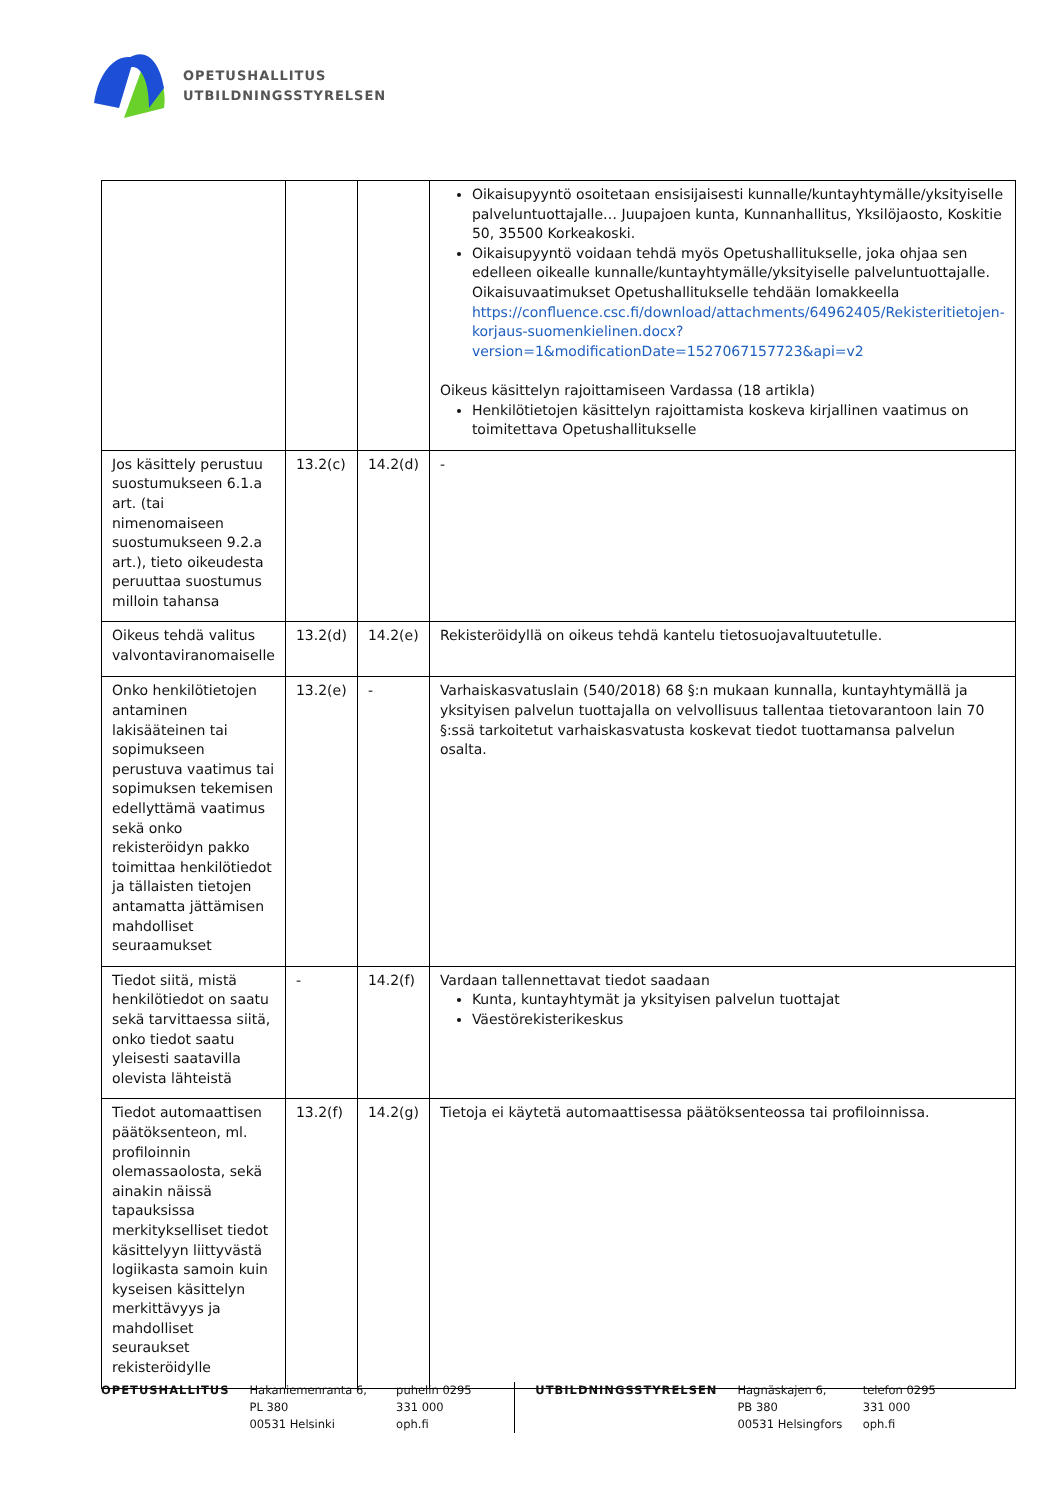OPETUSHALLITUS
UTBILDNINGSSTYRELSEN
| | | | Oikaisupyyntö osoitetaan ensisijaisesti kunnalle/kuntayhtymälle/yksityiselle palveluntuottajalle… Juupajoen kunta, Kunnanhallitus, Yksilöjaosto, Koskitie 50, 35500 Korkeakoski. Oikaisupyyntö voidaan tehdä myös Opetushallitukselle, joka ohjaa sen edelleen oikealle kunnalle/kuntayhtymälle/yksityiselle palveluntuottajalle. Oikaisuvaatimukset Opetushallitukselle tehdään lomakkeella https://confluence.csc.fi/download/attachments/64962405/Rekisteritietojen-korjaus-suomenkielinen.docx?version=1&modificationDate=1527067157723&api=v2 Oikeus käsittelyn rajoittamiseen Vardassa (18 artikla) Henkilötietojen käsittelyn rajoittamista koskeva kirjallinen vaatimus on toimitettava Opetushallitukselle |
| Jos käsittely perustuu suostumukseen 6.1.a art. (tai nimenomaiseen suostumukseen 9.2.a art.), tieto oikeudesta peruuttaa suostumus milloin tahansa | 13.2(c) | 14.2(d) | - |
| Oikeus tehdä valitus valvontaviranomaiselle | 13.2(d) | 14.2(e) | Rekisteröidyllä on oikeus tehdä kantelu tietosuojavaltuutetulle. |
| Onko henkilötietojen antaminen lakisääteinen tai sopimukseen perustuva vaatimus tai sopimuksen tekemisen edellyttämä vaatimus sekä onko rekisteröidyn pakko toimittaa henkilötiedot ja tällaisten tietojen antamatta jättämisen mahdolliset seuraamukset | 13.2(e) | - | Varhaiskasvatuslain (540/2018) 68 §:n mukaan kunnalla, kuntayhtymällä ja yksityisen palvelun tuottajalla on velvollisuus tallentaa tietovarantoon lain 70 §:ssä tarkoitetut varhaiskasvatusta koskevat tiedot tuottamansa palvelun osalta. |
| Tiedot siitä, mistä henkilötiedot on saatu sekä tarvittaessa siitä, onko tiedot saatu yleisesti saatavilla olevista lähteistä | - | 14.2(f) | Vardaan tallennettavat tiedot saadaan Kunta, kuntayhtymät ja yksityisen palvelun tuottajat Väestörekisterikeskus |
| Tiedot automaattisen päätöksenteon, ml. profiloinnin olemassaolosta, sekä ainakin näissä tapauksissa merkitykselliset tiedot käsittelyyn liittyvästä logiikasta samoin kuin kyseisen käsittelyn merkittävyys ja mahdolliset seuraukset rekisteröidylle | 13.2(f) | 14.2(g) | Tietoja ei käytetä automaattisessa päätöksenteossa tai profiloinnissa. |
OPETUSHALLITUS Hakaniemenranta 6, PL 380
00531 Helsinki
puhelin 0295 331 000
oph.fi
UTBILDNINGSSTYRELSEN Hagnäskajen 6, PB 380
00531 Helsingfors
telefon 0295 331 000
oph.fi